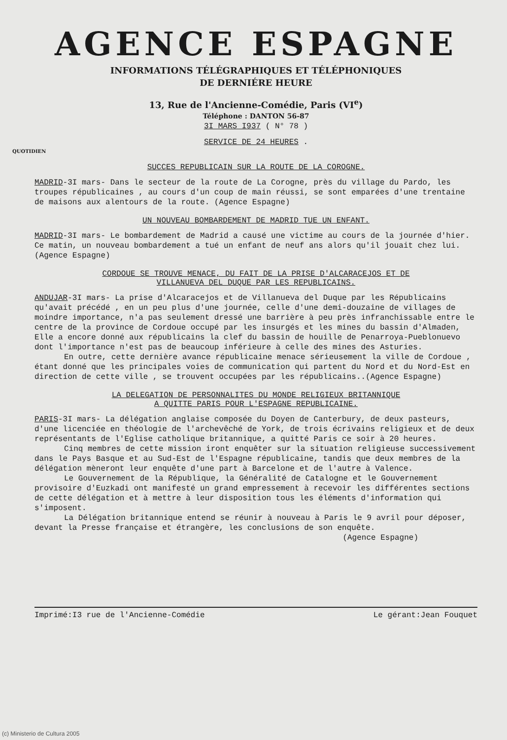AGENCE ESPAGNE
INFORMATIONS TÉLÉGRAPHIQUES ET TÉLÉPHONIQUES
DE DERNIÉRE HEURE
13, Rue de l'Ancienne-Comédie, Paris (VI<sup>e</sup>)
Téléphone : DANTON 56-87
3I MARS I937 ( N° 78 )
SERVICE DE 24 HEURES .
QUOTIDIEN
SUCCES REPUBLICAIN SUR LA ROUTE DE LA COROGNE.
MADRID-3I mars- Dans le secteur de la route de La Corogne, près du village du Pardo, les troupes républicaines , au cours d'un coup de main réussi, se sont emparées d'une trentaine de maisons aux alentours de la route. (Agence Espagne)
UN NOUVEAU BOMBARDEMENT DE MADRID TUE UN ENFANT.
MADRID-3I mars- Le bombardement de Madrid a causé une victime au cours de la journée d'hier. Ce matin, un nouveau bombardement a tué un enfant de neuf ans alors qu'il jouait chez lui. (Agence Espagne)
CORDOUE SE TROUVE MENACE, DU FAIT DE LA PRISE D'ALCARACEJOS ET DE
VILLANUEVA DEL DUQUE PAR LES REPUBLICAINS.
ANDUJAR-3I mars- La prise d'Alcaracejos et de Villanueva del Duque par les Républicains qu'avait précédé , en un peu plus d'une journée, celle d'une demi-douzaine de villages de moindre importance, n'a pas seulement dressé une barrière à peu près infranchissable entre le centre de la province de Cordoue occupé par les insurgés et les mines du bassin d'Almaden, Elle a encore donné aux républicains la clef du bassin de houille de Penarroya-Pueblonuevo dont l'importance n'est pas de beaucoup inférieure à celle des mines des Asturies.
En outre, cette dernière avance républicaine menace sérieusement la ville de Cordoue , étant donné que les principales voies de communication qui partent du Nord et du Nord-Est en direction de cette ville , se trouvent occupées par les républicains..(Agence Espagne)
LA DELEGATION DE PERSONNALITES DU MONDE RELIGIEUX BRITANNIQUE
A QUITTE PARIS POUR L'ESPAGNE REPUBLICAINE.
PARIS-3I mars- La délégation anglaise composée du Doyen de Canterbury, de deux pasteurs, d'une licenciée en théologie de l'archevêché de York, de trois écrivains religieux et de deux représentants de l'Eglise catholique britannique, a quitté Paris ce soir à 20 heures.
Cinq membres de cette mission iront enquêter sur la situation religieuse successivement dans le Pays Basque et au Sud-Est de l'Espagne républicaine, tandis que deux membres de la délégation mèneront leur enquête d'une part à Barcelone et de l'autre à Valence.
Le Gouvernement de la République, la Généralité de Catalogne et le Gouvernement provisoire d'Euzkadi ont manifesté un grand empressement à recevoir les différentes sections de cette délégation et à mettre à leur disposition tous les éléments d'information qui s'imposent.
La Délégation britannique entend se réunir à nouveau à Paris le 9 avril pour déposer, devant la Presse française et étrangère, les conclusions de son enquête.
(Agence Espagne)
Imprimé:I3 rue de l'Ancienne-Comédie Le gérant:Jean Fouquet
(c) Ministerio de Cultura 2005